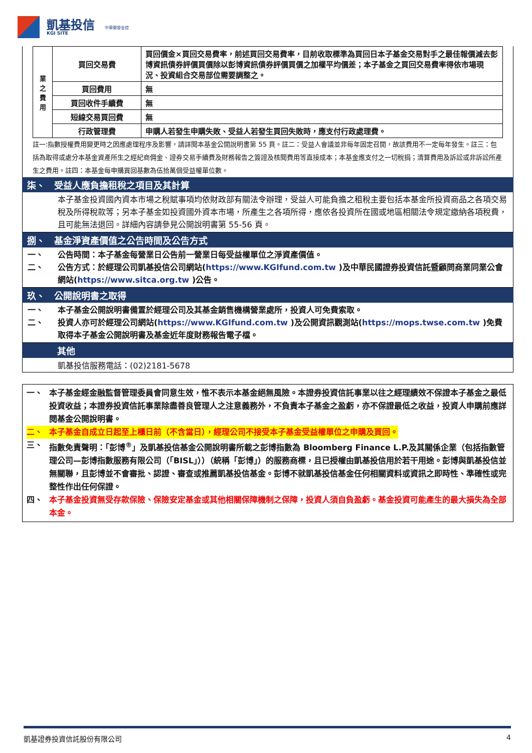凱基投信
KGI SITE
中華開發金控
| 業 之 費 用 | 買回交易費 | 買回價金×買回交易費率，前述買回交易費率，目前收取標準為買回日本子基金交易對手之最佳報價減去彭博資訊債券評價買價除以彭博資訊債券評價買價之加權平均價差；本子基金之買回交易費率得依市場現況、投資組合交易部位需要調整之。 |
| | 買回費用 | 無 |
| | 買回收件手續費 | 無 |
| | 短線交易買回費 | 無 |
| | 行政管理費 | 申購人若發生申購失敗、受益人若發生買回失敗時，應支付行政處理費。 |
註一:指數授權費用變更時之因應處理程序及影響，請詳閱本基金公開說明書第 55 頁。註二：受益人會議並非每年固定召開，故該費用不一定每年發生。註三：包括為取得或處分本基金資產所生之經紀商佣金、證券交易手續費及財務報告之簽證及核閱費用等直接成本；本基金應支付之一切稅捐；清算費用及訴訟或非訴訟所產生之費用。註四：本基金每申購買回基數為伍拾萬個受益權單位數。
柒、　受益人應負擔租稅之項目及其計算
本子基金投資國內資本市場之稅賦事項均依財政部有關法令辦理，受益人可能負擔之租稅主要包括本基金所投資商品之各項交易稅及所得稅款等；另本子基金如投資國外資本市場，所產生之各項所得，應依各投資所在國或地區相關法令規定繳納各項稅費，且可能無法退回。詳細內容請參見公開說明書第 55-56 頁。
捌、　基金淨資產價值之公告時間及公告方式
一、 公告時間：本子基金每營業日公告前一營業日每受益權單位之淨資產價值。
二、 公告方式：於經理公司凱基投信公司網站(https://www.KGIfund.com.tw )及中華民國證券投資信託暨顧問商業同業公會網站(https://www.sitca.org.tw )公告。
玖、　公開說明書之取得
一、 本子基金公開說明書備置於經理公司及其基金銷售機構營業處所，投資人可免費索取。
二、 投資人亦可於經理公司網站(https://www.KGIfund.com.tw )及公開資訊觀測站(https://mops.twse.com.tw )免費取得本子基金公開說明書及基金近年度財務報告電子檔。
其他
凱基投信服務電話：(02)2181-5678
一、 本子基金經金融監督管理委員會同意生效，惟不表示本基金絕無風險。本證券投資信託事業以往之經理績效不保證本子基金之最低投資收益；本證券投資信託事業除盡善良管理人之注意義務外，不負責本子基金之盈虧，亦不保證最低之收益，投資人申購前應詳閱基金公開說明書。
二、 本子基金自成立日起至上櫃日前（不含當日），經理公司不接受本子基金受益權單位之申購及買回。
三、 指數免責聲明：「彭博<sup>®</sup>」及凱基投信基金公開說明書所載之彭博指數為 Bloomberg Finance L.P.及其關係企業（包括指數管理公司—彭博指數服務有限公司（「BISL」））（統稱「彭博」）的服務商標，且已授權由凱基投信用於若干用途。彭博與凱基投信並無關聯，且彭博並不會審批、認證、審查或推薦凱基投信基金。彭博不就凱基投信基金任何相關資料或資訊之即時性、準確性或完整性作出任何保證。
四、 本子基金投資無受存款保險、保險安定基金或其他相關保障機制之保障，投資人須自負盈虧。基金投資可能產生的最大損失為全部本金。
凱基證券投資信託股份有限公司 4